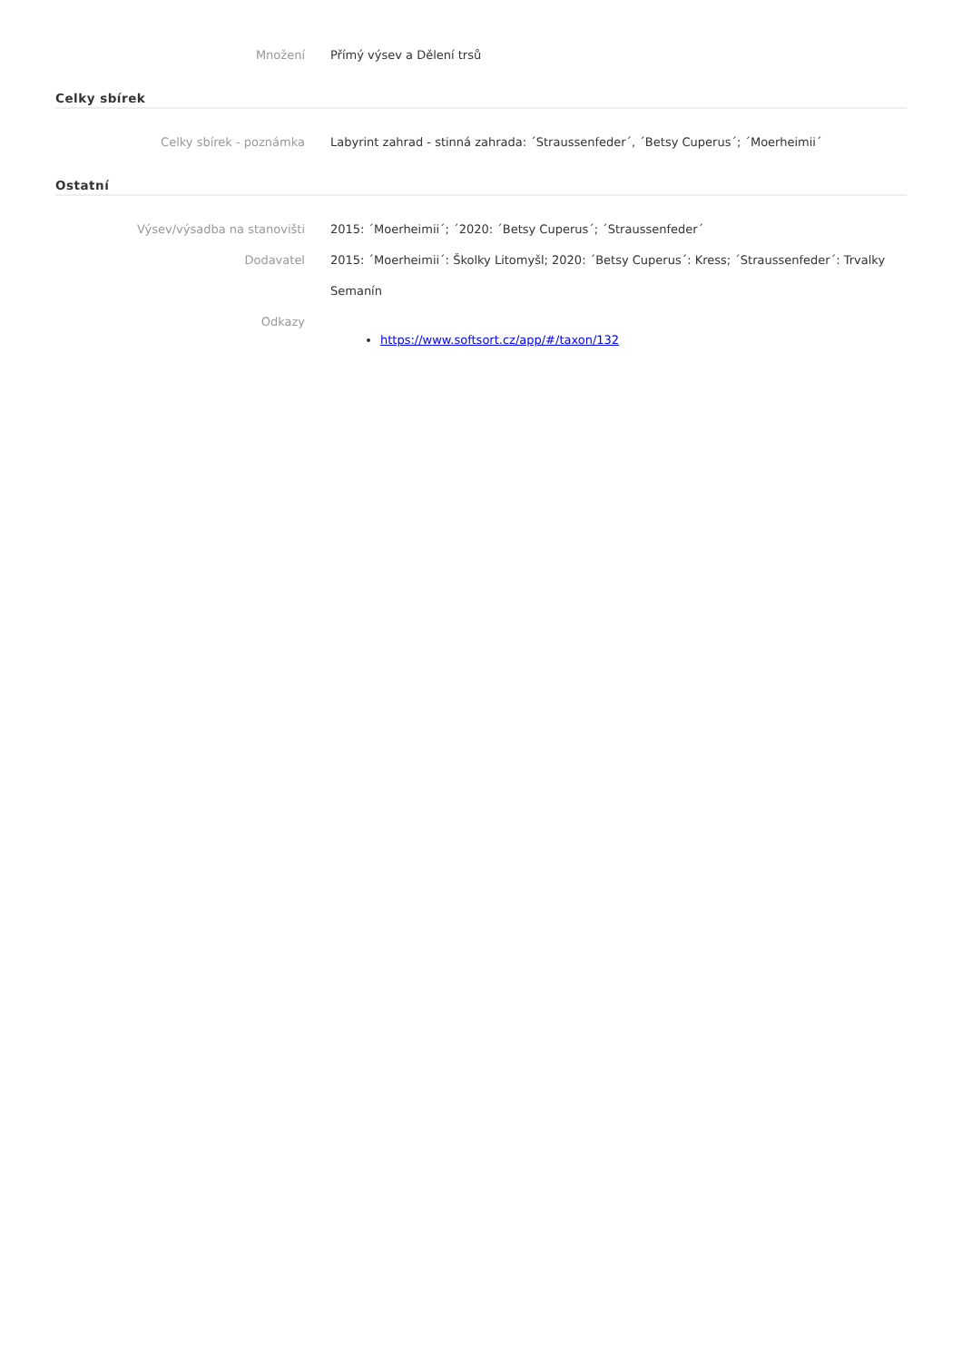Množení Přímý výsev a Dělení trsů
Celky sbírek
Celky sbírek - poznámka Labyrint zahrad - stinná zahrada: ´Straussenfeder´, ´Betsy Cuperus´; ´Moerheimii´
Ostatní
Výsev/výsadba na stanovišti 2015: ´Moerheimii´; ´2020: ´Betsy Cuperus´; ´Straussenfeder´
Dodavatel 2015: ´Moerheimii´: Školky Litomyšl; 2020: ´Betsy Cuperus´: Kress; ´Straussenfeder´: Trvalky Semanín
Odkazy
https://www.softsort.cz/app/#/taxon/132